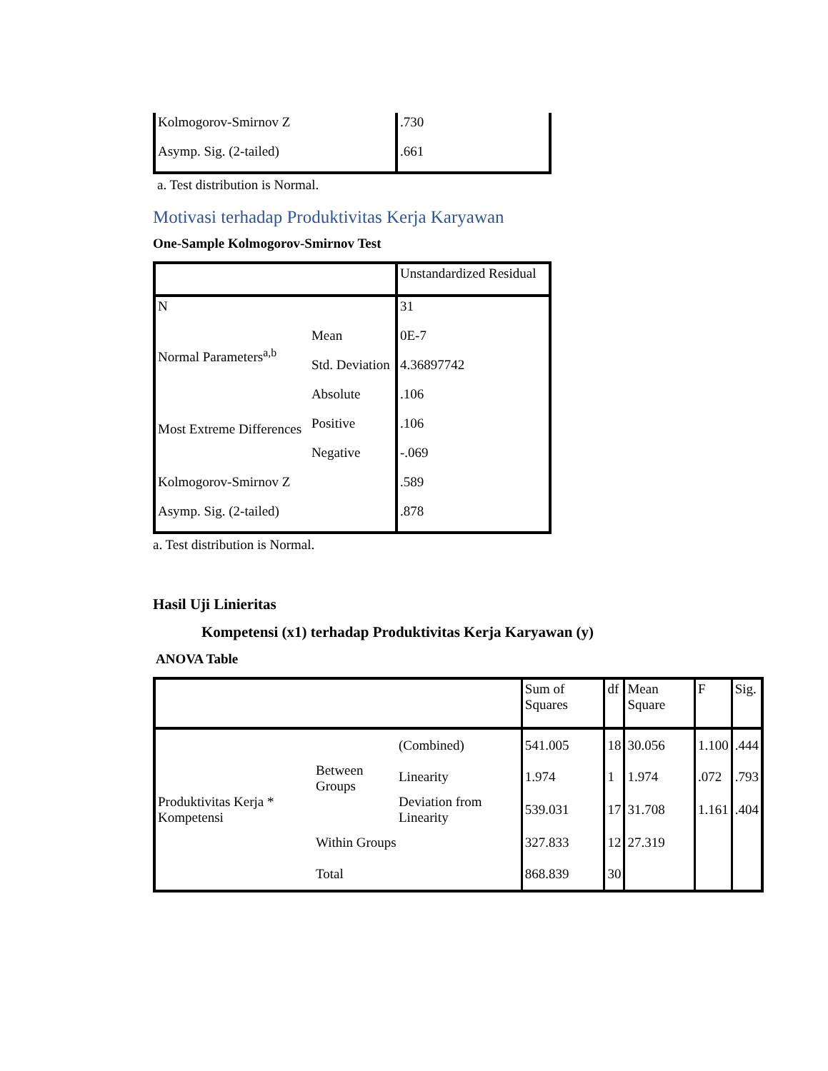| Kolmogorov-Smirnov Z | .730 |
| Asymp. Sig. (2-tailed) | .661 |
a. Test distribution is Normal.
Motivasi terhadap Produktivitas Kerja Karyawan
One-Sample Kolmogorov-Smirnov Test
| | | Unstandardized Residual |
| N | | 31 |
| Normal Parameters<sup>a,b</sup> | Mean | 0E-7 |
| | Std. Deviation | 4.36897742 |
| Most Extreme Differences | Absolute | .106 |
| | Positive | .106 |
| | Negative | -.069 |
| Kolmogorov-Smirnov Z | | .589 |
| Asymp. Sig. (2-tailed) | | .878 |
a. Test distribution is Normal.
Hasil Uji Linieritas
Kompetensi (x1) terhadap Produktivitas Kerja Karyawan (y)
ANOVA Table
| | | | Sum of Squares | df | Mean Square | F | Sig. |
| Produktivitas Kerja * Kompetensi | Between Groups | (Combined) | 541.005 | 18 | 30.056 | 1.100 | .444 |
| | | Linearity | 1.974 | 1 | 1.974 | .072 | .793 |
| | | Deviation from Linearity | 539.031 | 17 | 31.708 | 1.161 | .404 |
| | Within Groups | | 327.833 | 12 | 27.319 | | |
| | Total | | 868.839 | 30 | | | |